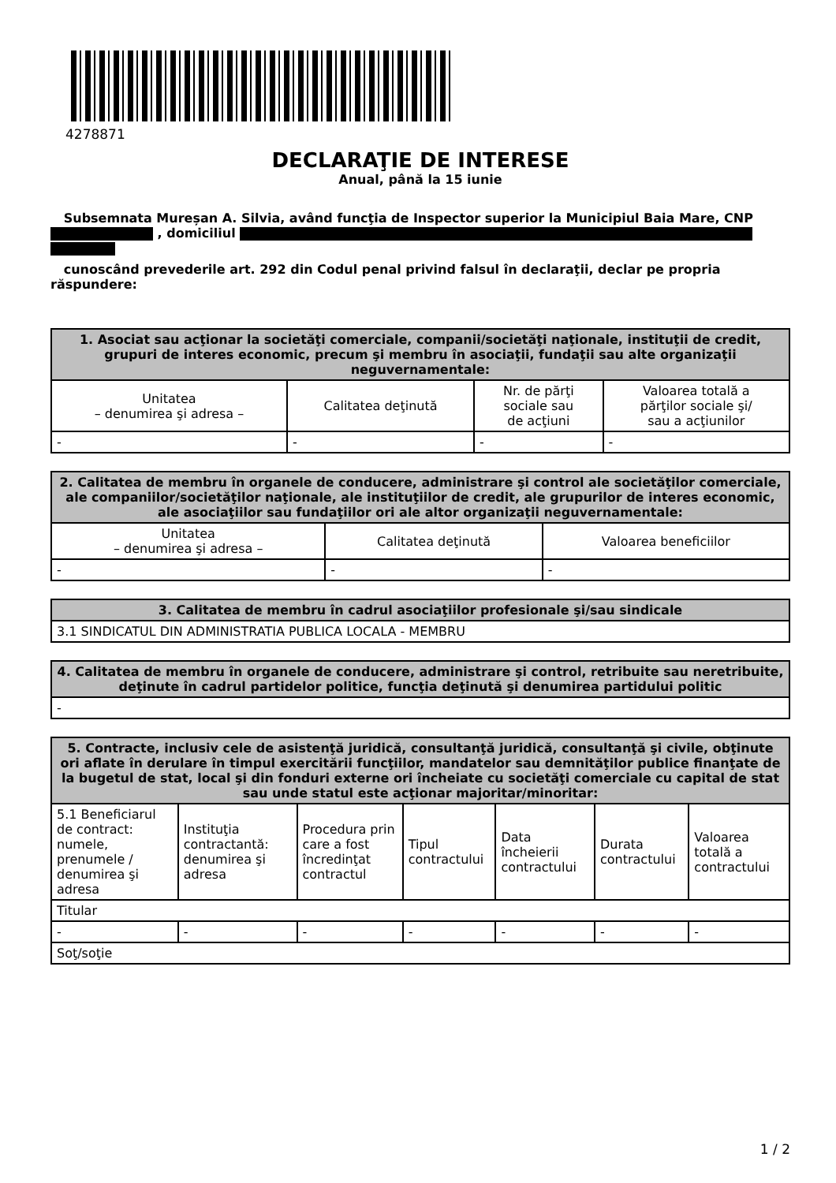4278871
DECLARAŢIE DE INTERESE
Anual, până la 15 iunie
Subsemnata Mureșan A. Silvia, având funcţia de Inspector superior la Municipiul Baia Mare, CNP , domiciliul
cunoscând prevederile art. 292 din Codul penal privind falsul în declaraţii, declar pe propria răspundere:
| 1. Asociat sau acţionar la societăţi comerciale, companii/societăţi naţionale, instituţii de credit, grupuri de interes economic, precum şi membru în asociaţii, fundaţii sau alte organizaţii neguvernamentale: | | | |
| --- | --- | --- | --- |
| Unitatea – denumirea şi adresa – | Calitatea deţinută | Nr. de părţi sociale sau de acţiuni | Valoarea totală a părţilor sociale şi/ sau a acţiunilor |
| - | - | - | - |
| 2. Calitatea de membru în organele de conducere, administrare şi control ale societăţilor comerciale, ale companiilor/societăţilor naţionale, ale instituţiilor de credit, ale grupurilor de interes economic, ale asociaţiilor sau fundaţiilor ori ale altor organizaţii neguvernamentale: | | |
| --- | --- | --- |
| Unitatea – denumirea şi adresa – | Calitatea deţinută | Valoarea beneficiilor |
| - | - | - |
| 3. Calitatea de membru în cadrul asociaţiilor profesionale şi/sau sindicale |
| --- |
| 3.1 SINDICATUL DIN ADMINISTRATIA PUBLICA LOCALA - MEMBRU |
| 4. Calitatea de membru în organele de conducere, administrare şi control, retribuite sau neretribuite, deţinute în cadrul partidelor politice, funcţia deţinută şi denumirea partidului politic |
| --- |
| - |
| 5. Contracte, inclusiv cele de asistenţă juridică, consultanţă juridică, consultanţă şi civile, obţinute ori aflate în derulare în timpul exercitării funcţiilor, mandatelor sau demnităţilor publice finanţate de la bugetul de stat, local şi din fonduri externe ori încheiate cu societăţi comerciale cu capital de stat sau unde statul este acţionar majoritar/minoritar: | | | | | | |
| --- | --- | --- | --- | --- | --- | --- |
| 5.1 Beneficiarul de contract: numele, prenumele / denumirea şi adresa | Instituţia contractantă: denumirea şi adresa | Procedura prin care a fost încredinţat contractul | Tipul contractului | Data încheierii contractului | Durata contractului | Valoarea totală a contractului |
| Titular | | | | | | |
| - | - | - | - | - | - | - |
| Soţ/soţie | | | | | | |
1 / 2